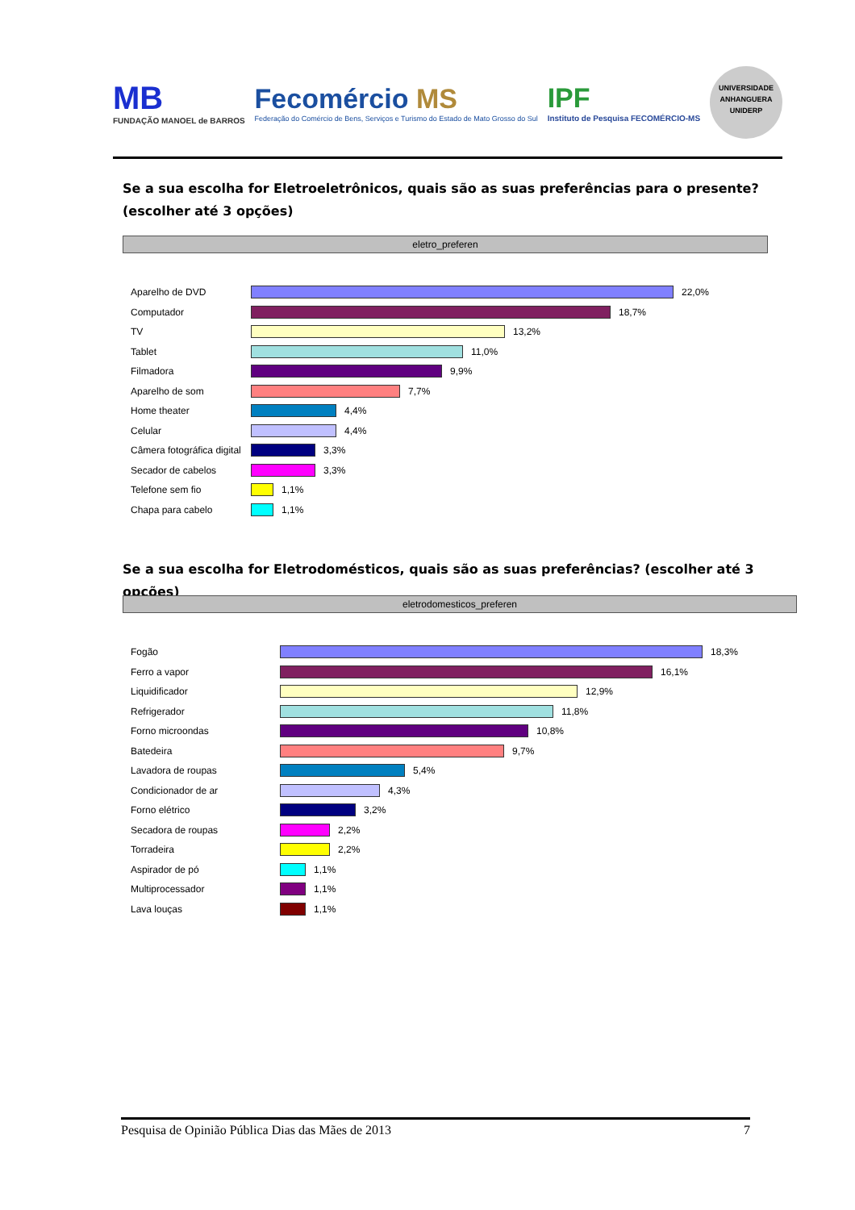MB
FUNDAÇÃO MANOEL de BARROS
Fecomércio MS
Federação do Comércio de Bens, Serviços e Turismo do Estado de Mato Grosso do Sul
IPF
Instituto de Pesquisa FECOMÉRCIO-MS
UNIVERSIDADE ANHANGUERA UNIDERP
Se a sua escolha for Eletroeletrônicos, quais são as suas preferências para o presente? (escolher até 3 opções)
eletro_preferen
Aparelho de DVD 22,0%
Computador 18,7%
TV 13,2%
Tablet 11,0%
Filmadora 9,9%
Aparelho de som 7,7%
Home theater 4,4%
Celular 4,4%
Câmera fotográfica digital 3,3%
Secador de cabelos 3,3%
Telefone sem fio 1,1%
Chapa para cabelo 1,1%
Se a sua escolha for Eletrodomésticos, quais são as suas preferências? (escolher até 3 opções)
eletrodomesticos_preferen
Fogão 18,3%
Ferro a vapor 16,1%
Liquidificador 12,9%
Refrigerador 11,8%
Forno microondas 10,8%
Batedeira 9,7%
Lavadora de roupas 5,4%
Condicionador de ar 4,3%
Forno elétrico 3,2%
Secadora de roupas 2,2%
Torradeira 2,2%
Aspirador de pó 1,1%
Multiprocessador 1,1%
Lava louças 1,1%
Pesquisa de Opinião Pública Dias das Mães de 2013 7